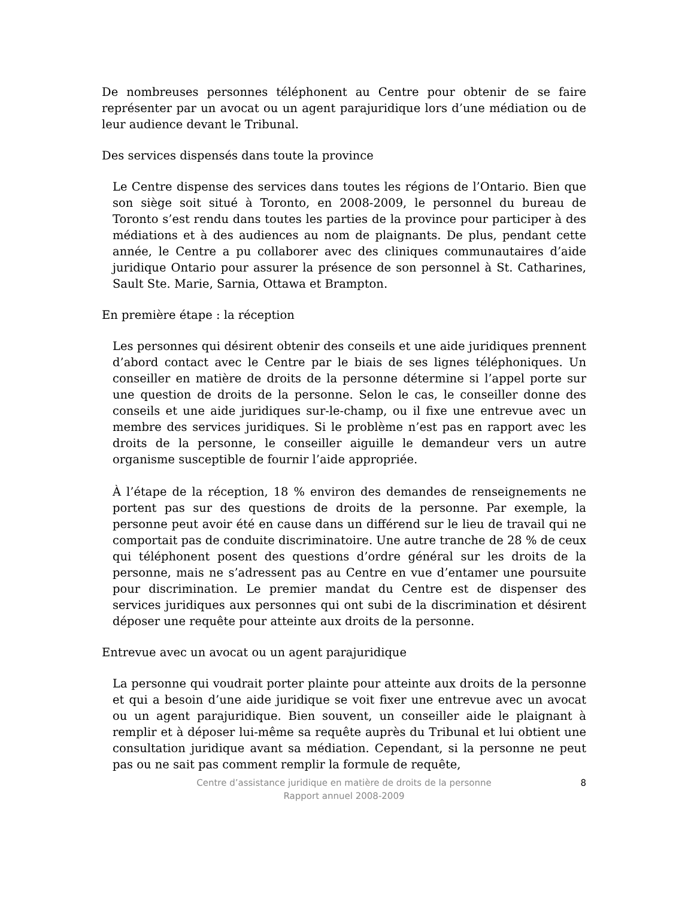De nombreuses personnes téléphonent au Centre pour obtenir de se faire représenter par un avocat ou un agent parajuridique lors d’une médiation ou de leur audience devant le Tribunal.
Des services dispensés dans toute la province
Le Centre dispense des services dans toutes les régions de l’Ontario. Bien que son siège soit situé à Toronto, en 2008-2009, le personnel du bureau de Toronto s’est rendu dans toutes les parties de la province pour participer à des médiations et à des audiences au nom de plaignants. De plus, pendant cette année, le Centre a pu collaborer avec des cliniques communautaires d’aide juridique Ontario pour assurer la présence de son personnel à St. Catharines, Sault Ste. Marie, Sarnia, Ottawa et Brampton.
En première étape : la réception
Les personnes qui désirent obtenir des conseils et une aide juridiques prennent d’abord contact avec le Centre par le biais de ses lignes téléphoniques. Un conseiller en matière de droits de la personne détermine si l’appel porte sur une question de droits de la personne. Selon le cas, le conseiller donne des conseils et une aide juridiques sur-le-champ, ou il fixe une entrevue avec un membre des services juridiques. Si le problème n’est pas en rapport avec les droits de la personne, le conseiller aiguille le demandeur vers un autre organisme susceptible de fournir l’aide appropriée.
À l’étape de la réception, 18 % environ des demandes de renseignements ne portent pas sur des questions de droits de la personne. Par exemple, la personne peut avoir été en cause dans un différend sur le lieu de travail qui ne comportait pas de conduite discriminatoire. Une autre tranche de 28 % de ceux qui téléphonent posent des questions d’ordre général sur les droits de la personne, mais ne s’adressent pas au Centre en vue d’entamer une poursuite pour discrimination. Le premier mandat du Centre est de dispenser des services juridiques aux personnes qui ont subi de la discrimination et désirent déposer une requête pour atteinte aux droits de la personne.
Entrevue avec un avocat ou un agent parajuridique
La personne qui voudrait porter plainte pour atteinte aux droits de la personne et qui a besoin d’une aide juridique se voit fixer une entrevue avec un avocat ou un agent parajuridique. Bien souvent, un conseiller aide le plaignant à remplir et à déposer lui-même sa requête auprès du Tribunal et lui obtient une consultation juridique avant sa médiation. Cependant, si la personne ne peut pas ou ne sait pas comment remplir la formule de requête,
8 Centre d’assistance juridique en matière de droits de la personne
Rapport annuel 2008-2009